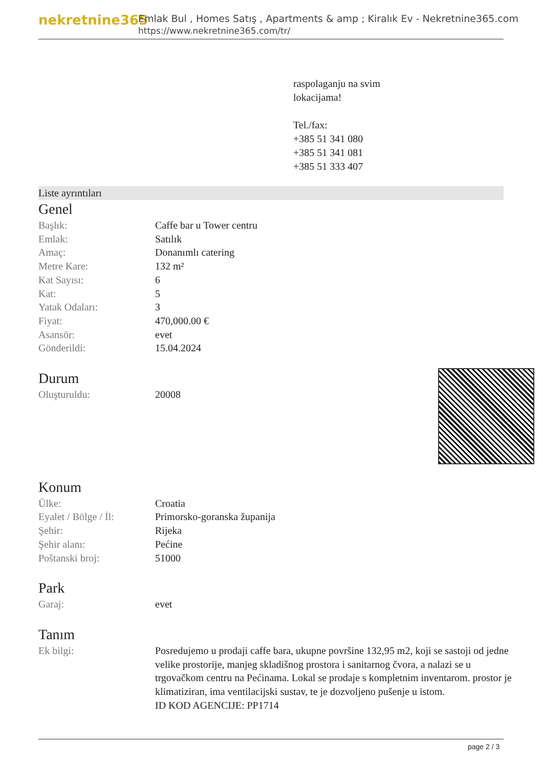nekretnine365
Emlak Bul , Homes Satış , Apartments & amp ; Kiralık Ev - Nekretnine365.com
https://www.nekretnine365.com/tr/
raspolaganju na svim
lokacijama!
Tel./fax:
+385 51 341 080
+385 51 341 081
+385 51 333 407
Liste ayrıntıları
Genel
| Başlık: | Caffe bar u Tower centru |
| Emlak: | Satılık |
| Amaç: | Donanımlı catering |
| Metre Kare: | 132 m² |
| Kat Sayısı: | 6 |
| Kat: | 5 |
| Yatak Odaları: | 3 |
| Fiyat: | 470,000.00 € |
| Asansör: | evet |
| Gönderildi: | 15.04.2024 |
Durum
| Oluşturuldu: | 20008 |
Konum
| Ülke: | Croatia |
| Eyalet / Bölge / İl: | Primorsko-goranska županija |
| Şehir: | Rijeka |
| Şehir alanı: | Pećine |
| Poštanski broj: | 51000 |
Park
| Garaj: | evet |
Tanım
| Ek bilgi: | Posredujemo u prodaji caffe bara, ukupne površine 132,95 m2, koji se sastoji od jedne velike prostorije, manjeg skladišnog prostora i sanitarnog čvora, a nalazi se u trgovačkom centru na Pećinama. Lokal se prodaje s kompletnim inventarom. prostor je klimatiziran, ima ventilacijski sustav, te je dozvoljeno pušenje u istom. ID KOD AGENCIJE: PP1714 |
page 2 / 3